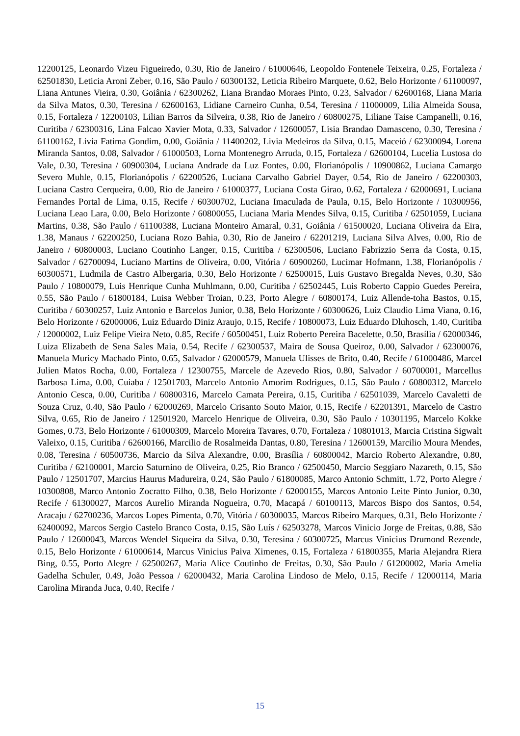12200125, Leonardo Vizeu Figueiredo, 0.30, Rio de Janeiro / 61000646, Leopoldo Fontenele Teixeira, 0.25, Fortaleza / 62501830, Leticia Aroni Zeber, 0.16, São Paulo / 60300132, Leticia Ribeiro Marquete, 0.62, Belo Horizonte / 61100097, Liana Antunes Vieira, 0.30, Goiânia / 62300262, Liana Brandao Moraes Pinto, 0.23, Salvador / 62600168, Liana Maria da Silva Matos, 0.30, Teresina / 62600163, Lidiane Carneiro Cunha, 0.54, Teresina / 11000009, Lilia Almeida Sousa, 0.15, Fortaleza / 12200103, Lilian Barros da Silveira, 0.38, Rio de Janeiro / 60800275, Liliane Taise Campanelli, 0.16, Curitiba / 62300316, Lina Falcao Xavier Mota, 0.33, Salvador / 12600057, Lisia Brandao Damasceno, 0.30, Teresina / 61100162, Livia Fatima Gondim, 0.00, Goiânia / 11400202, Livia Medeiros da Silva, 0.15, Maceió / 62300094, Lorena Miranda Santos, 0.08, Salvador / 61000503, Lorna Montenegro Arruda, 0.15, Fortaleza / 62600104, Lucelia Lustosa do Vale, 0.30, Teresina / 60900304, Luciana Andrade da Luz Fontes, 0.00, Florianópolis / 10900862, Luciana Camargo Severo Muhle, 0.15, Florianópolis / 62200526, Luciana Carvalho Gabriel Dayer, 0.54, Rio de Janeiro / 62200303, Luciana Castro Cerqueira, 0.00, Rio de Janeiro / 61000377, Luciana Costa Girao, 0.62, Fortaleza / 62000691, Luciana Fernandes Portal de Lima, 0.15, Recife / 60300702, Luciana Imaculada de Paula, 0.15, Belo Horizonte / 10300956, Luciana Leao Lara, 0.00, Belo Horizonte / 60800055, Luciana Maria Mendes Silva, 0.15, Curitiba / 62501059, Luciana Martins, 0.38, São Paulo / 61100388, Luciana Monteiro Amaral, 0.31, Goiânia / 61500020, Luciana Oliveira da Eira, 1.38, Manaus / 62200250, Luciana Rozo Bahia, 0.30, Rio de Janeiro / 62201219, Luciana Silva Alves, 0.00, Rio de Janeiro / 60800003, Luciano Coutinho Langer, 0.15, Curitiba / 62300506, Luciano Fabrizzio Serra da Costa, 0.15, Salvador / 62700094, Luciano Martins de Oliveira, 0.00, Vitória / 60900260, Lucimar Hofmann, 1.38, Florianópolis / 60300571, Ludmila de Castro Albergaria, 0.30, Belo Horizonte / 62500015, Luis Gustavo Bregalda Neves, 0.30, São Paulo / 10800079, Luis Henrique Cunha Muhlmann, 0.00, Curitiba / 62502445, Luis Roberto Cappio Guedes Pereira, 0.55, São Paulo / 61800184, Luisa Webber Troian, 0.23, Porto Alegre / 60800174, Luiz Allende-toha Bastos, 0.15, Curitiba / 60300257, Luiz Antonio e Barcelos Junior, 0.38, Belo Horizonte / 60300626, Luiz Claudio Lima Viana, 0.16, Belo Horizonte / 62000006, Luiz Eduardo Diniz Araujo, 0.15, Recife / 10800073, Luiz Eduardo Dluhosch, 1.40, Curitiba / 12000002, Luiz Felipe Vieira Neto, 0.85, Recife / 60500451, Luiz Roberto Pereira Bacelette, 0.50, Brasília / 62000346, Luiza Elizabeth de Sena Sales Maia, 0.54, Recife / 62300537, Maira de Sousa Queiroz, 0.00, Salvador / 62300076, Manuela Muricy Machado Pinto, 0.65, Salvador / 62000579, Manuela Ulisses de Brito, 0.40, Recife / 61000486, Marcel Julien Matos Rocha, 0.00, Fortaleza / 12300755, Marcele de Azevedo Rios, 0.80, Salvador / 60700001, Marcellus Barbosa Lima, 0.00, Cuiaba / 12501703, Marcelo Antonio Amorim Rodrigues, 0.15, São Paulo / 60800312, Marcelo Antonio Cesca, 0.00, Curitiba / 60800316, Marcelo Camata Pereira, 0.15, Curitiba / 62501039, Marcelo Cavaletti de Souza Cruz, 0.40, São Paulo / 62000269, Marcelo Crisanto Souto Maior, 0.15, Recife / 62201391, Marcelo de Castro Silva, 0.65, Rio de Janeiro / 12501920, Marcelo Henrique de Oliveira, 0.30, São Paulo / 10301195, Marcelo Kokke Gomes, 0.73, Belo Horizonte / 61000309, Marcelo Moreira Tavares, 0.70, Fortaleza / 10801013, Marcia Cristina Sigwalt Valeixo, 0.15, Curitiba / 62600166, Marcilio de Rosalmeida Dantas, 0.80, Teresina / 12600159, Marcilio Moura Mendes, 0.08, Teresina / 60500736, Marcio da Silva Alexandre, 0.00, Brasília / 60800042, Marcio Roberto Alexandre, 0.80, Curitiba / 62100001, Marcio Saturnino de Oliveira, 0.25, Rio Branco / 62500450, Marcio Seggiaro Nazareth, 0.15, São Paulo / 12501707, Marcius Haurus Madureira, 0.24, São Paulo / 61800085, Marco Antonio Schmitt, 1.72, Porto Alegre / 10300808, Marco Antonio Zocratto Filho, 0.38, Belo Horizonte / 62000155, Marcos Antonio Leite Pinto Junior, 0.30, Recife / 61300027, Marcos Aurelio Miranda Nogueira, 0.70, Macapá / 60100113, Marcos Bispo dos Santos, 0.54, Aracaju / 62700236, Marcos Lopes Pimenta, 0.70, Vitória / 60300035, Marcos Ribeiro Marques, 0.31, Belo Horizonte / 62400092, Marcos Sergio Castelo Branco Costa, 0.15, São Luís / 62503278, Marcos Vinicio Jorge de Freitas, 0.88, São Paulo / 12600043, Marcos Wendel Siqueira da Silva, 0.30, Teresina / 60300725, Marcus Vinicius Drumond Rezende, 0.15, Belo Horizonte / 61000614, Marcus Vinicius Paiva Ximenes, 0.15, Fortaleza / 61800355, Maria Alejandra Riera Bing, 0.55, Porto Alegre / 62500267, Maria Alice Coutinho de Freitas, 0.30, São Paulo / 61200002, Maria Amelia Gadelha Schuler, 0.49, João Pessoa / 62000432, Maria Carolina Lindoso de Melo, 0.15, Recife / 12000114, Maria Carolina Miranda Juca, 0.40, Recife /
15